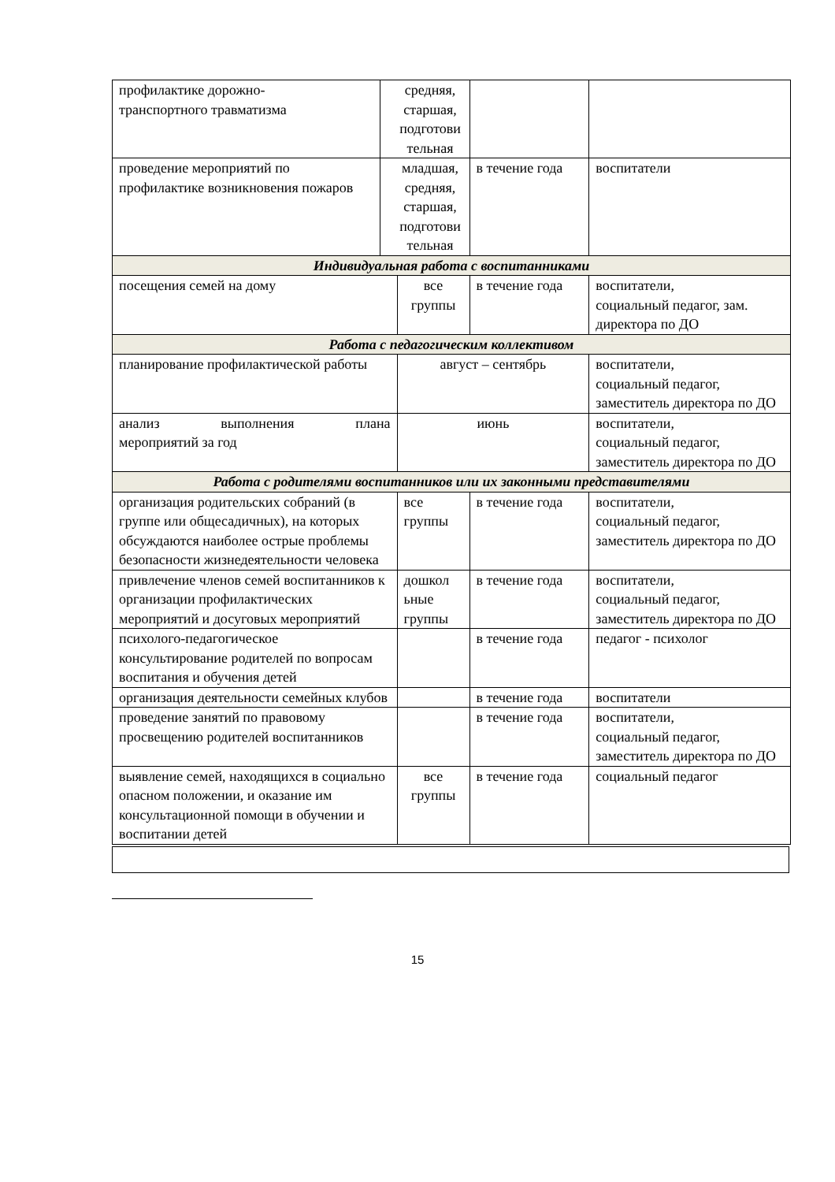| профилактике дорожно- транспортного травматизма | средняя, старшая, подготови тельная | | | |
| проведение мероприятий по профилактике возникновения пожаров | младшая, средняя, старшая, подготови тельная | | в течение года | воспитатели |
| Индивидуальная работа с воспитанниками | | | | |
| посещения семей на дому | | все группы | в течение года | воспитатели, социальный педагог, зам. директора по ДО |
| Работа с педагогическим коллективом | | | | |
| планирование профилактической работы | | август – сентябрь | | воспитатели, социальный педагог, заместитель директора по ДО |
| анализ выполнения плана мероприятий за год | | июнь | | воспитатели, социальный педагог, заместитель директора по ДО |
| Работа с родителями воспитанников или их законными представителями | | | | |
| организация родительских собраний (в группе или общесадичных), на которых обсуждаются наиболее острые проблемы безопасности жизнедеятельности человека | | все группы | в течение года | воспитатели, социальный педагог, заместитель директора по ДО |
| привлечение членов семей воспитанников к организации профилактических мероприятий и досуговых мероприятий | | дошкол ьные группы | в течение года | воспитатели, социальный педагог, заместитель директора по ДО |
| психолого-педагогическое консультирование родителей по вопросам воспитания и обучения детей | | | в течение года | педагог - психолог |
| организация деятельности семейных клубов | | | в течение года | воспитатели |
| проведение занятий по правовому просвещению родителей воспитанников | | | в течение года | воспитатели, социальный педагог, заместитель директора по ДО |
| выявление семей, находящихся в социально опасном положении, и оказание им консультационной помощи в обучении и воспитании детей | | все группы | в течение года | социальный педагог |
15